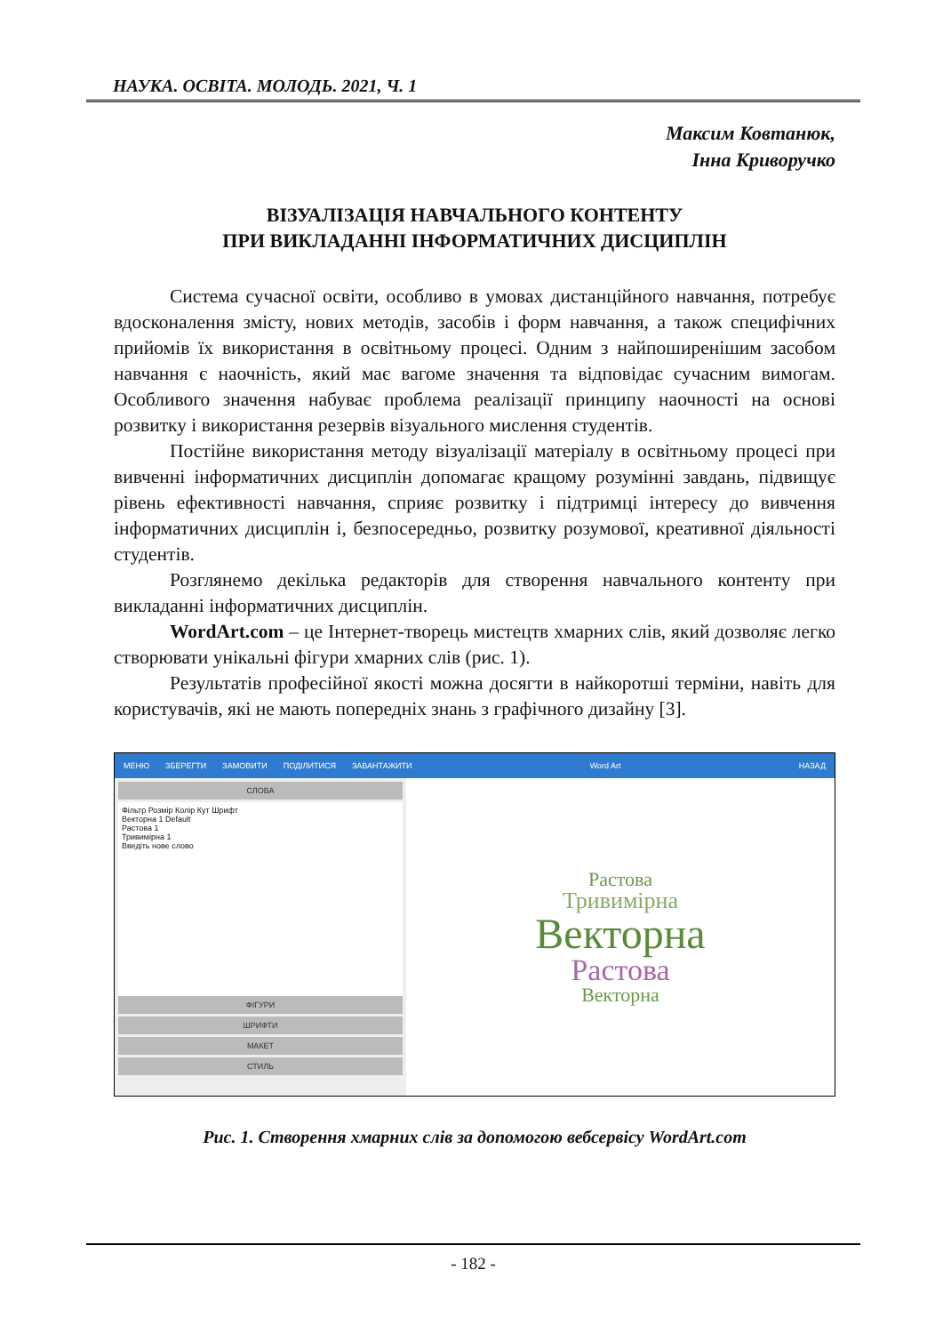НАУКА. ОСВІТА. МОЛОДЬ. 2021, Ч. 1
Максим Ковтанюк,
Інна Криворучко
ВІЗУАЛІЗАЦІЯ НАВЧАЛЬНОГО КОНТЕНТУ
ПРИ ВИКЛАДАННІ ІНФОРМАТИЧНИХ ДИСЦИПЛІН
Система сучасної освіти, особливо в умовах дистанційного навчання, потребує вдосконалення змісту, нових методів, засобів і форм навчання, а також специфічних прийомів їх використання в освітньому процесі. Одним з найпоширенішим засобом навчання є наочність, який має вагоме значення та відповідає сучасним вимогам. Особливого значення набуває проблема реалізації принципу наочності на основі розвитку і використання резервів візуального мислення студентів.
Постійне використання методу візуалізації матеріалу в освітньому процесі при вивченні інформатичних дисциплін допомагає кращому розумінні завдань, підвищує рівень ефективності навчання, сприяє розвитку і підтримці інтересу до вивчення інформатичних дисциплін і, безпосередньо, розвитку розумової, креативної діяльності студентів.
Розглянемо декілька редакторів для створення навчального контенту при викладанні інформатичних дисциплін.
WordArt.com – це Інтернет-творець мистецтв хмарних слів, який дозволяє легко створювати унікальні фігури хмарних слів (рис. 1).
Результатів професійної якості можна досягти в найкоротші терміни, навіть для користувачів, які не мають попередніх знань з графічного дизайну [3].
МЕНЮ ЗБЕРЕГТИ ЗАМОВИТИ ПОДІЛИТИСЯ ЗАВАНТАЖИТИ Word Art НАЗАД
СЛОВА
Фільтр Розмір Колір Кут Шрифт
Векторна 1 Default
Растова 1
Тривимірна 1
Введіть нове слово
ФІГУРИ
ШРИФТИ
МАКЕТ
СТИЛЬ
Растова
Тривимірна
Векторна
Растова
Векторна
Рис. 1. Створення хмарних слів за допомогою вебсервісу WordArt.com
- 182 -